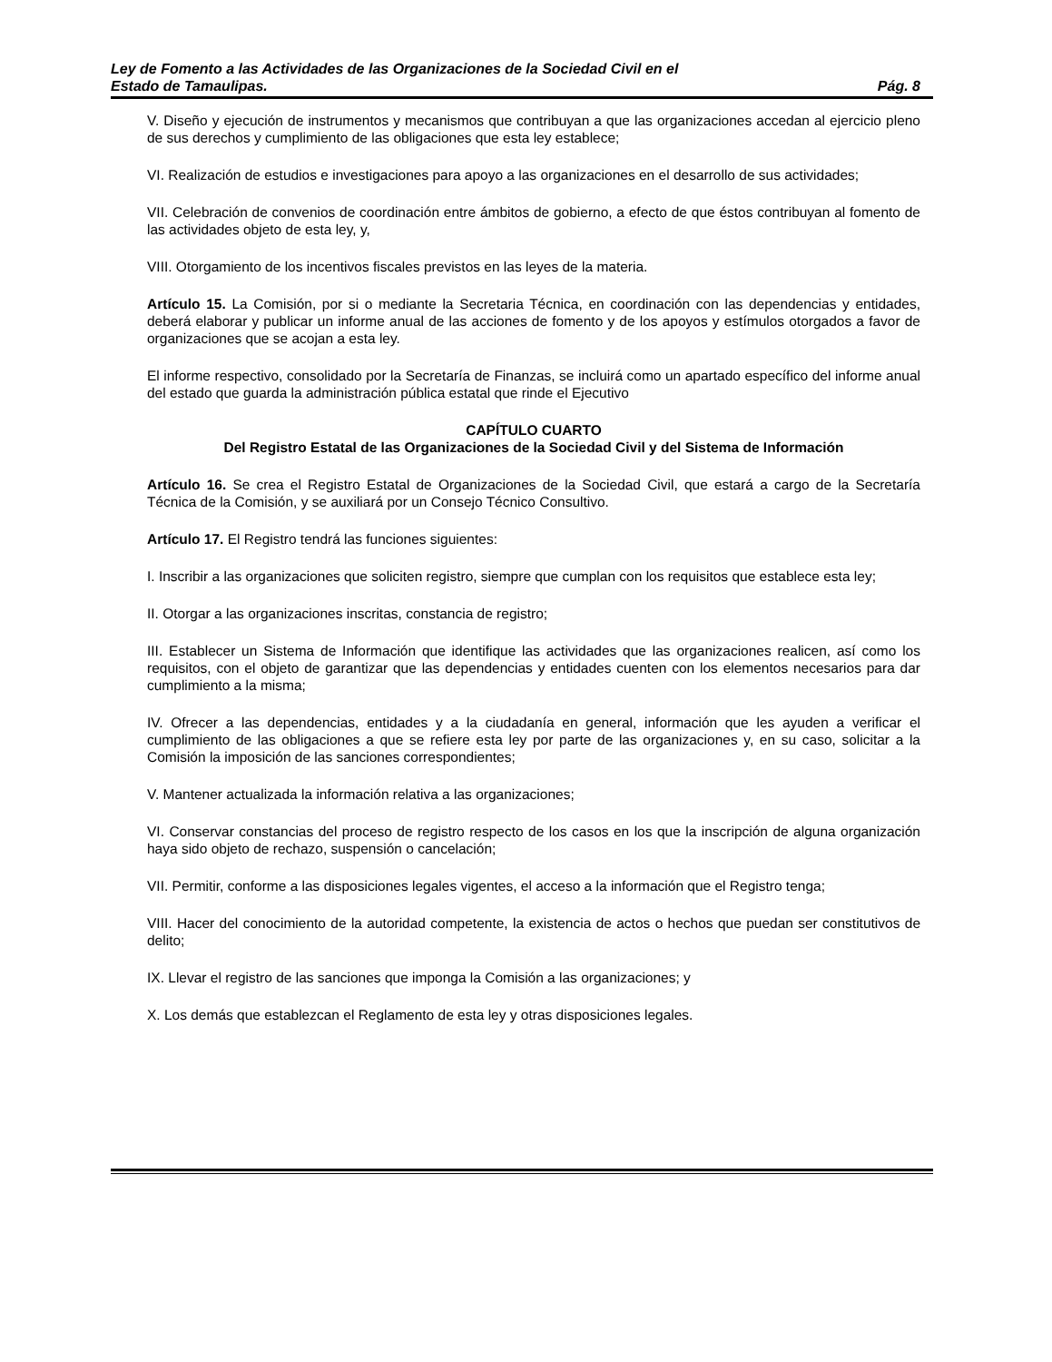Ley de Fomento a las Actividades de las Organizaciones de la Sociedad Civil en el
Estado de Tamaulipas. Pág. 8
V. Diseño y ejecución de instrumentos y mecanismos que contribuyan a que las organizaciones accedan al ejercicio pleno de sus derechos y cumplimiento de las obligaciones que esta ley establece;
VI. Realización de estudios e investigaciones para apoyo a las organizaciones en el desarrollo de sus actividades;
VII. Celebración de convenios de coordinación entre ámbitos de gobierno, a efecto de que éstos contribuyan al fomento de las actividades objeto de esta ley, y,
VIII. Otorgamiento de los incentivos fiscales previstos en las leyes de la materia.
Artículo 15. La Comisión, por si o mediante la Secretaria Técnica, en coordinación con las dependencias y entidades, deberá elaborar y publicar un informe anual de las acciones de fomento y de los apoyos y estímulos otorgados a favor de organizaciones que se acojan a esta ley.
El informe respectivo, consolidado por la Secretaría de Finanzas, se incluirá como un apartado específico del informe anual del estado que guarda la administración pública estatal que rinde el Ejecutivo
CAPÍTULO CUARTO
Del Registro Estatal de las Organizaciones de la Sociedad Civil y del Sistema de Información
Artículo 16. Se crea el Registro Estatal de Organizaciones de la Sociedad Civil, que estará a cargo de la Secretaría Técnica de la Comisión, y se auxiliará por un Consejo Técnico Consultivo.
Artículo 17. El Registro tendrá las funciones siguientes:
I. Inscribir a las organizaciones que soliciten registro, siempre que cumplan con los requisitos que establece esta ley;
II. Otorgar a las organizaciones inscritas, constancia de registro;
III. Establecer un Sistema de Información que identifique las actividades que las organizaciones realicen, así como los requisitos, con el objeto de garantizar que las dependencias y entidades cuenten con los elementos necesarios para dar cumplimiento a la misma;
IV. Ofrecer a las dependencias, entidades y a la ciudadanía en general, información que les ayuden a verificar el cumplimiento de las obligaciones a que se refiere esta ley por parte de las organizaciones y, en su caso, solicitar a la Comisión la imposición de las sanciones correspondientes;
V. Mantener actualizada la información relativa a las organizaciones;
VI. Conservar constancias del proceso de registro respecto de los casos en los que la inscripción de alguna organización haya sido objeto de rechazo, suspensión o cancelación;
VII. Permitir, conforme a las disposiciones legales vigentes, el acceso a la información que el Registro tenga;
VIII. Hacer del conocimiento de la autoridad competente, la existencia de actos o hechos que puedan ser constitutivos de delito;
IX. Llevar el registro de las sanciones que imponga la Comisión a las organizaciones; y
X. Los demás que establezcan el Reglamento de esta ley y otras disposiciones legales.